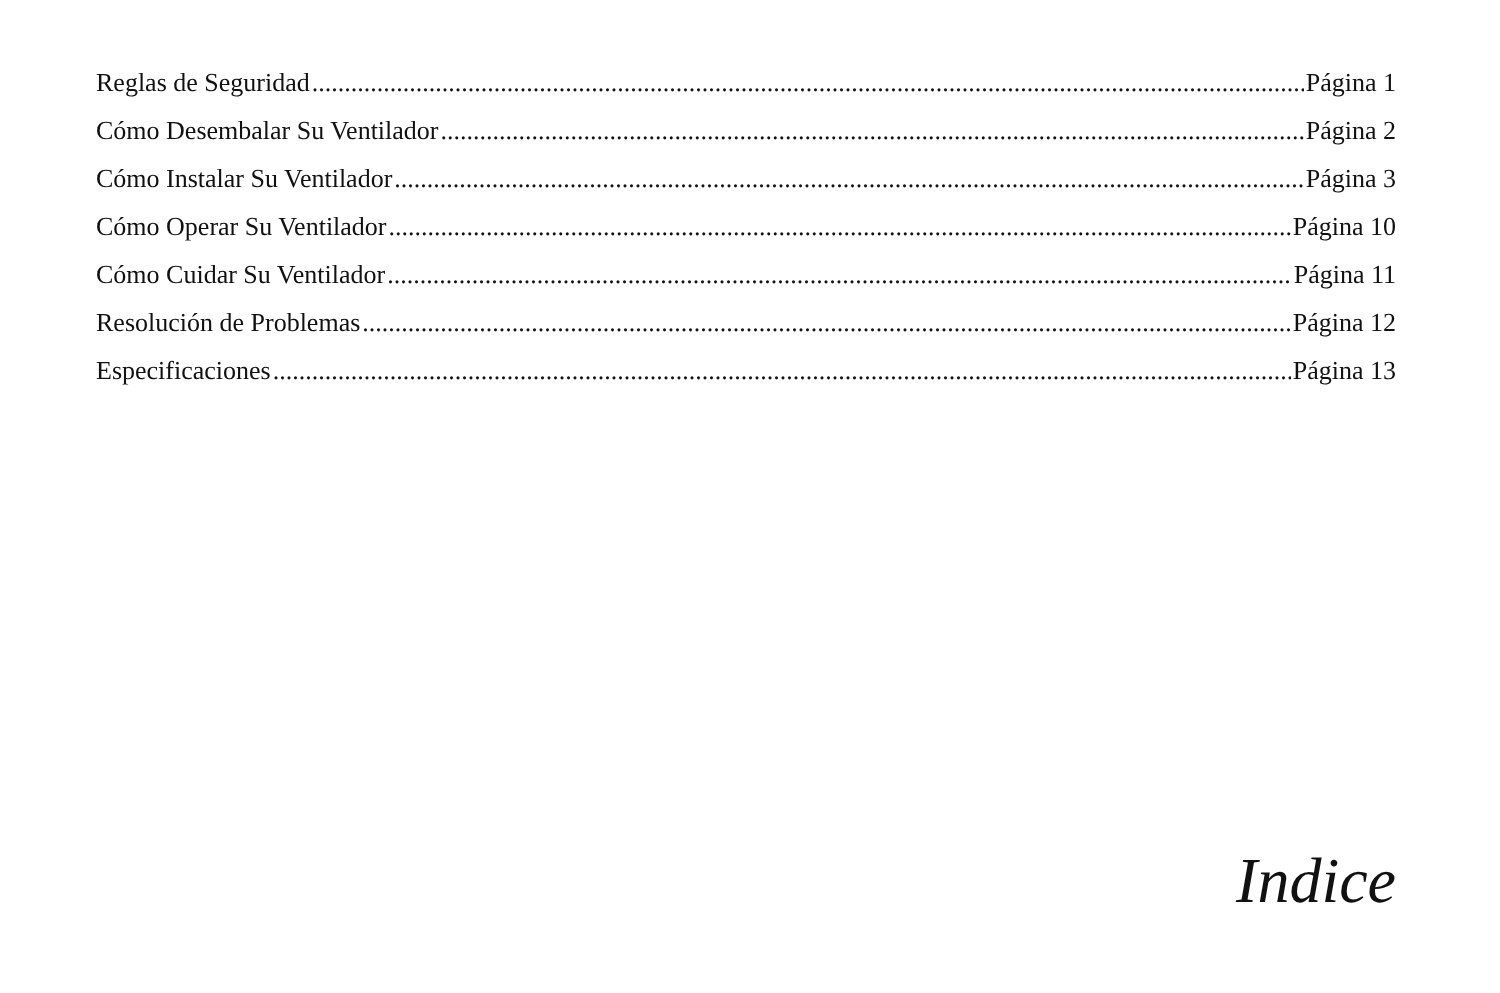Reglas de Seguridad Página 1
Cómo Desembalar Su Ventilador Página 2
Cómo Instalar Su Ventilador Página 3
Cómo Operar Su Ventilador Página 10
Cómo Cuidar Su Ventilador Página 11
Resolución de Problemas Página 12
Especificaciones Página 13
Indice